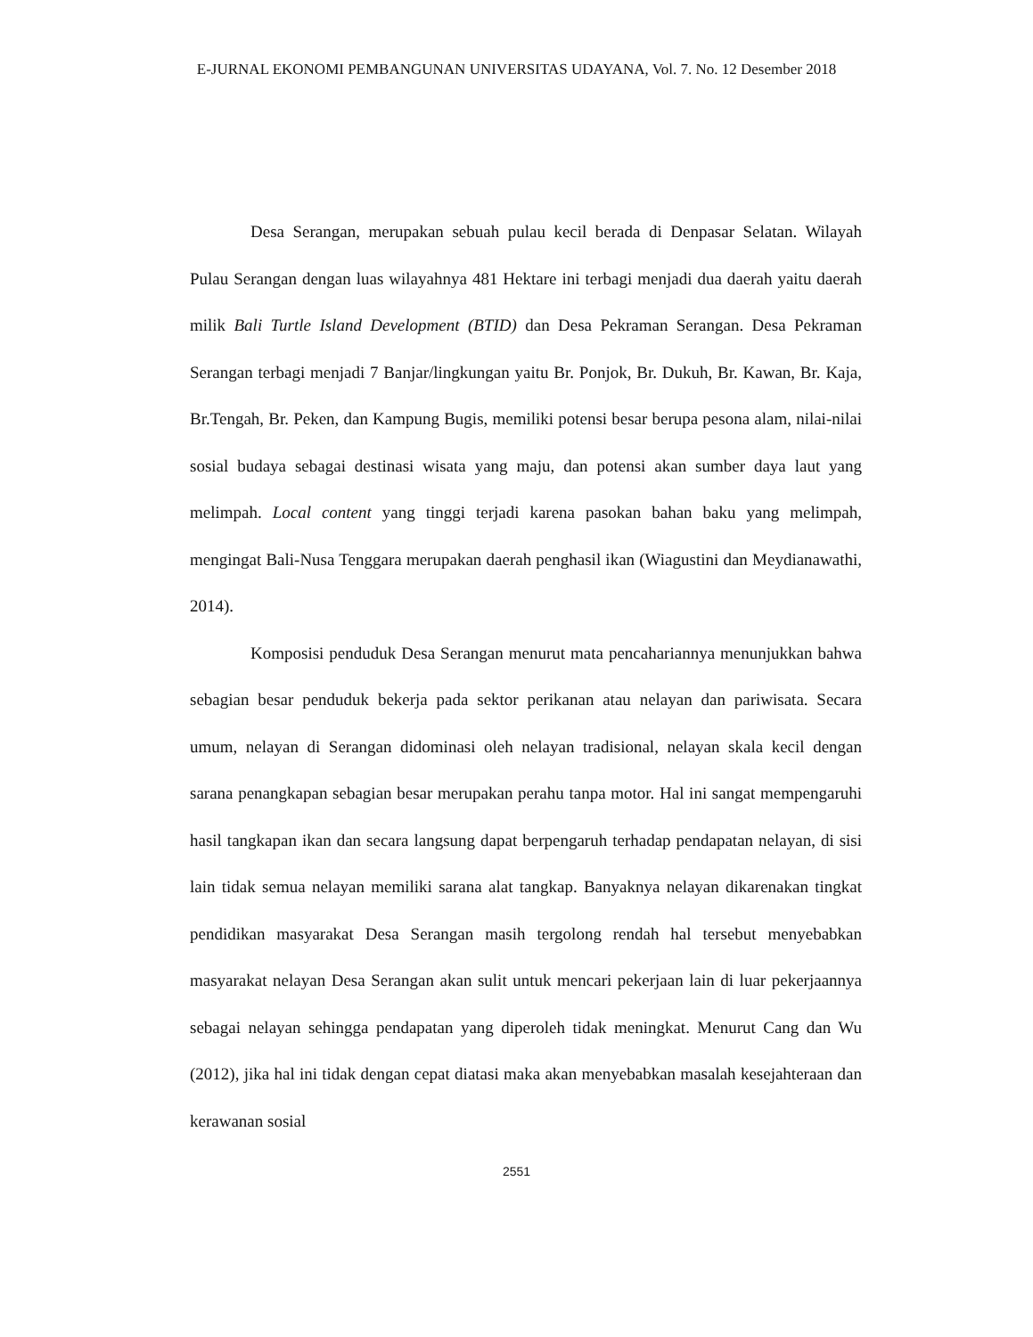E-JURNAL EKONOMI PEMBANGUNAN UNIVERSITAS UDAYANA, Vol. 7. No. 12 Desember 2018
Desa Serangan, merupakan sebuah pulau kecil berada di Denpasar Selatan. Wilayah Pulau Serangan dengan luas wilayahnya 481 Hektare ini terbagi menjadi dua daerah yaitu daerah milik Bali Turtle Island Development (BTID) dan Desa Pekraman Serangan. Desa Pekraman Serangan terbagi menjadi 7 Banjar/lingkungan yaitu Br. Ponjok, Br. Dukuh, Br. Kawan, Br. Kaja, Br.Tengah, Br. Peken, dan Kampung Bugis, memiliki potensi besar berupa pesona alam, nilai-nilai sosial budaya sebagai destinasi wisata yang maju, dan potensi akan sumber daya laut yang melimpah. Local content yang tinggi terjadi karena pasokan bahan baku yang melimpah, mengingat Bali-Nusa Tenggara merupakan daerah penghasil ikan (Wiagustini dan Meydianawathi, 2014).
Komposisi penduduk Desa Serangan menurut mata pencahariannya menunjukkan bahwa sebagian besar penduduk bekerja pada sektor perikanan atau nelayan dan pariwisata. Secara umum, nelayan di Serangan didominasi oleh nelayan tradisional, nelayan skala kecil dengan sarana penangkapan sebagian besar merupakan perahu tanpa motor. Hal ini sangat mempengaruhi hasil tangkapan ikan dan secara langsung dapat berpengaruh terhadap pendapatan nelayan, di sisi lain tidak semua nelayan memiliki sarana alat tangkap. Banyaknya nelayan dikarenakan tingkat pendidikan masyarakat Desa Serangan masih tergolong rendah hal tersebut menyebabkan masyarakat nelayan Desa Serangan akan sulit untuk mencari pekerjaan lain di luar pekerjaannya sebagai nelayan sehingga pendapatan yang diperoleh tidak meningkat. Menurut Cang dan Wu (2012), jika hal ini tidak dengan cepat diatasi maka akan menyebabkan masalah kesejahteraan dan kerawanan sosial
2551